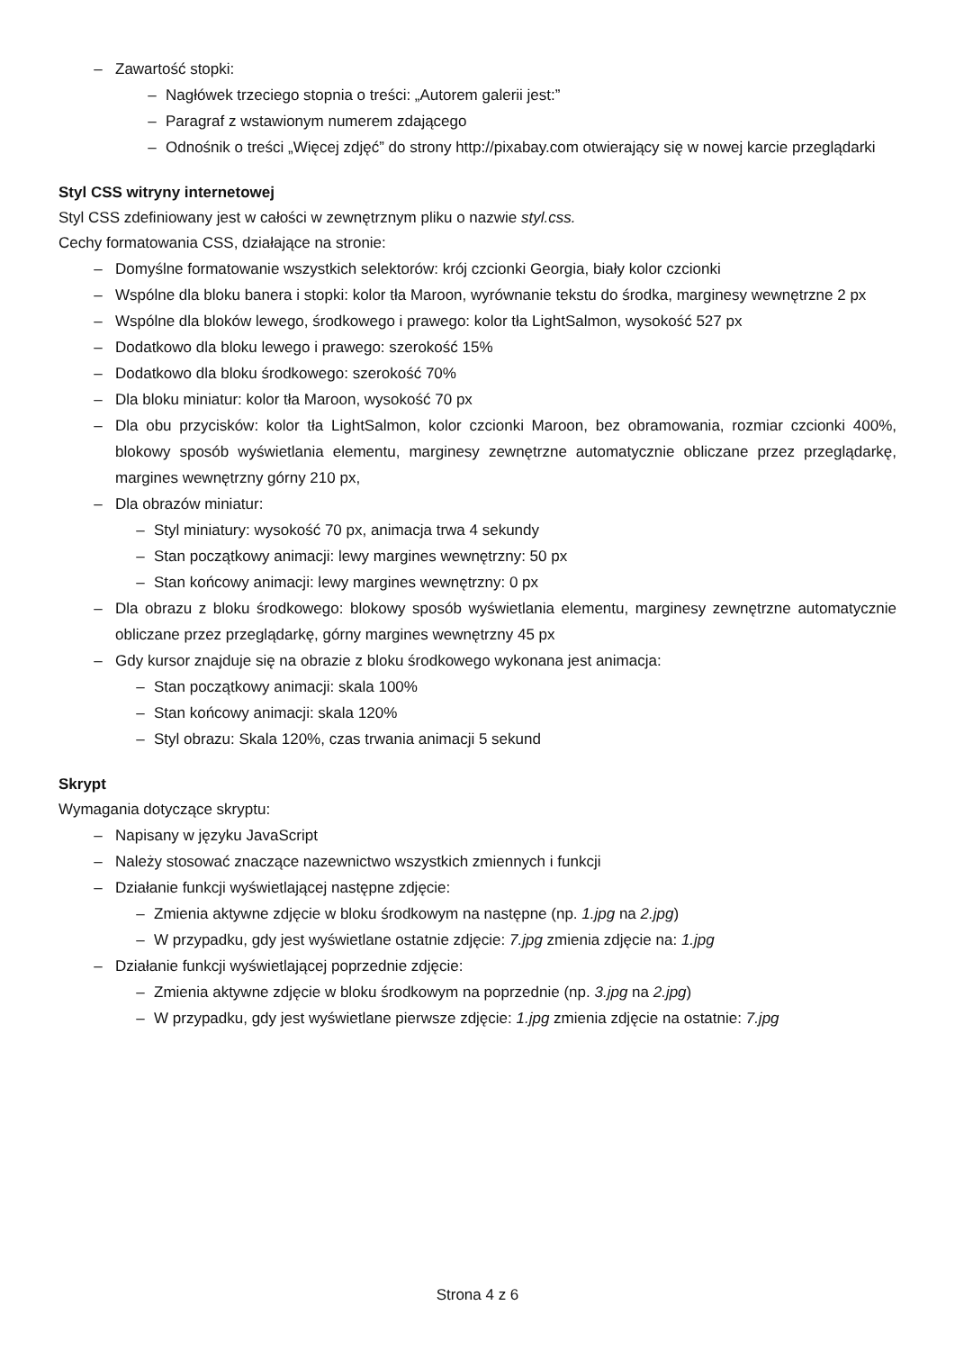– Zawartość stopki:
– Nagłówek trzeciego stopnia o treści: „Autorem galerii jest:”
– Paragraf z wstawionym numerem zdającego
– Odnośnik o treści „Więcej zdjęć” do strony http://pixabay.com otwierający się w nowej karcie przeglądarki
Styl CSS witryny internetowej
Styl CSS zdefiniowany jest w całości w zewnętrznym pliku o nazwie styl.css.
Cechy formatowania CSS, działające na stronie:
– Domyślne formatowanie wszystkich selektorów: krój czcionki Georgia, biały kolor czcionki
– Wspólne dla bloku banera i stopki: kolor tła Maroon, wyrównanie tekstu do środka, marginesy wewnętrzne 2 px
– Wspólne dla bloków lewego, środkowego i prawego: kolor tła LightSalmon, wysokość 527 px
– Dodatkowo dla bloku lewego i prawego: szerokość 15%
– Dodatkowo dla bloku środkowego: szerokość 70%
– Dla bloku miniatur: kolor tła Maroon, wysokość 70 px
– Dla obu przycisków: kolor tła LightSalmon, kolor czcionki Maroon, bez obramowania, rozmiar czcionki 400%, blokowy sposób wyświetlania elementu, marginesy zewnętrzne automatycznie obliczane przez przeglądarkę, margines wewnętrzny górny 210 px,
– Dla obrazów miniatur:
– Styl miniatury: wysokość 70 px, animacja trwa 4 sekundy
– Stan początkowy animacji: lewy margines wewnętrzny: 50 px
– Stan końcowy animacji: lewy margines wewnętrzny: 0 px
– Dla obrazu z bloku środkowego: blokowy sposób wyświetlania elementu, marginesy zewnętrzne automatycznie obliczane przez przeglądarkę, górny margines wewnętrzny 45 px
– Gdy kursor znajduje się na obrazie z bloku środkowego wykonana jest animacja:
– Stan początkowy animacji: skala 100%
– Stan końcowy animacji: skala 120%
– Styl obrazu: Skala 120%, czas trwania animacji 5 sekund
Skrypt
Wymagania dotyczące skryptu:
– Napisany w języku JavaScript
– Należy stosować znaczące nazewnictwo wszystkich zmiennych i funkcji
– Działanie funkcji wyświetlającej następne zdjęcie:
– Zmienia aktywne zdjęcie w bloku środkowym na następne (np. 1.jpg na 2.jpg)
– W przypadku, gdy jest wyświetlane ostatnie zdjęcie: 7.jpg zmienia zdjęcie na: 1.jpg
– Działanie funkcji wyświetlającej poprzednie zdjęcie:
– Zmienia aktywne zdjęcie w bloku środkowym na poprzednie (np. 3.jpg na 2.jpg)
– W przypadku, gdy jest wyświetlane pierwsze zdjęcie: 1.jpg zmienia zdjęcie na ostatnie: 7.jpg
Strona 4 z 6